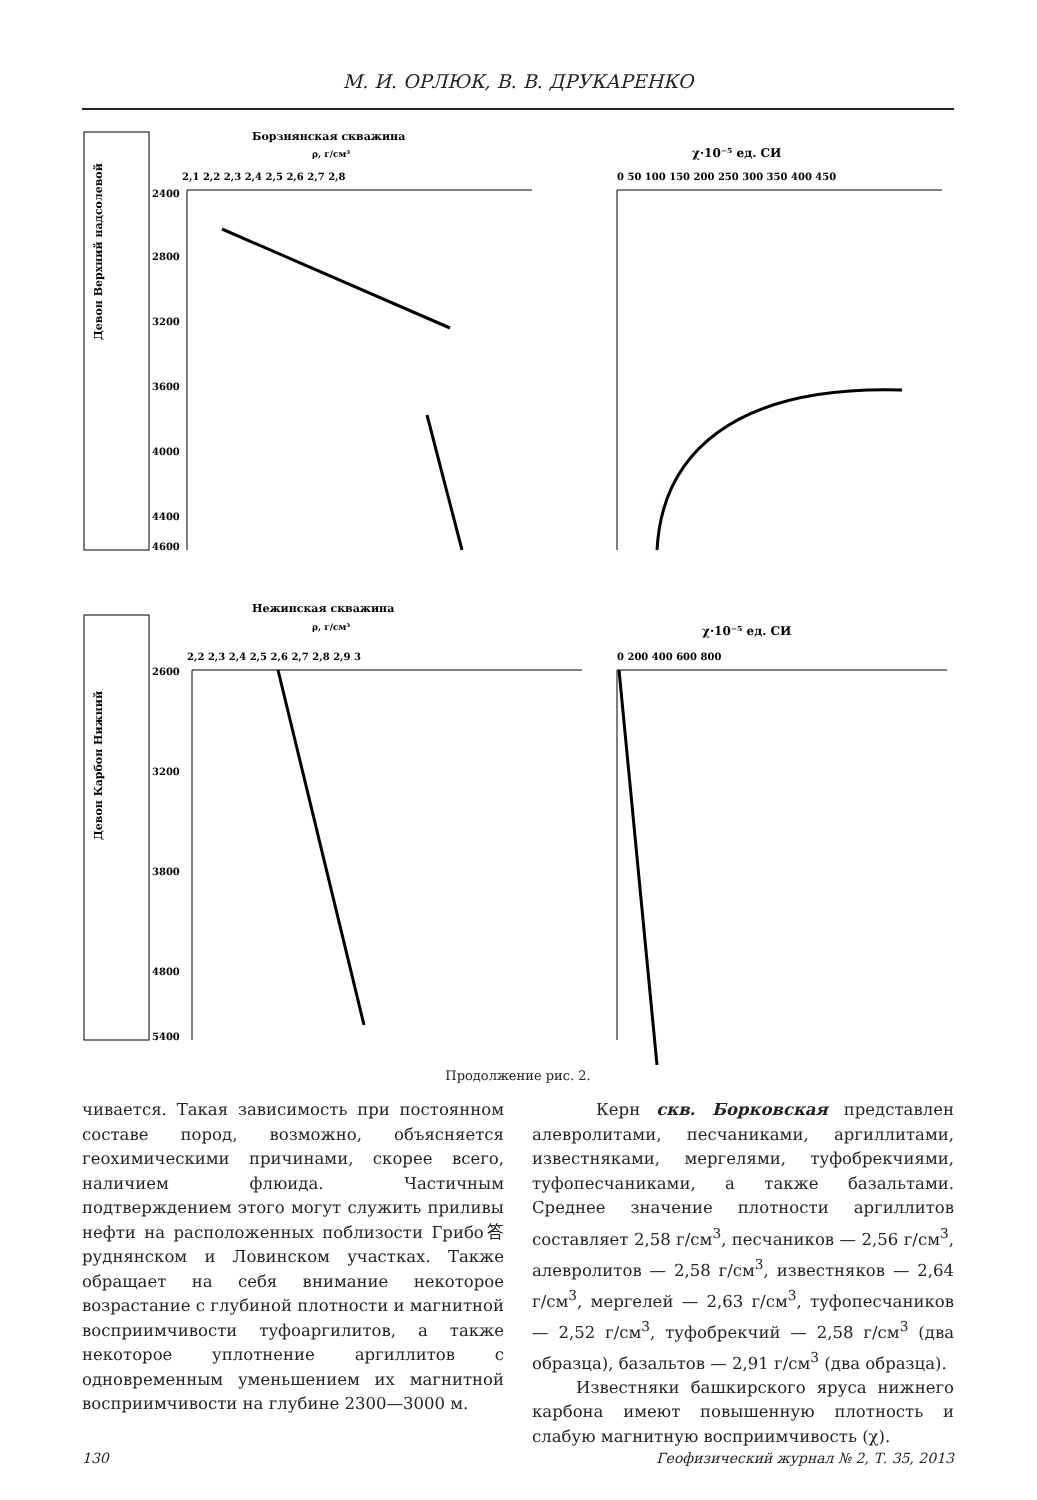М. И. ОРЛЮК, В. В. ДРУКАРЕНКО
Борзнянская скважина
ρ, г/см³
χ·10⁻⁵ ед. СИ
2,1 2,2 2,3 2,4 2,5 2,6 2,7 2,8
0 50 100 150 200 250 300 350 400 450
2400
2800
3200
3600
4000
4400
4600
Девон Верхний надсолевой
Нежинская скважина
ρ, г/см³
χ·10⁻⁵ ед. СИ
2,2 2,3 2,4 2,5 2,6 2,7 2,8 2,9 3
0 200 400 600 800
2600
3200
3800
4800
5400
Девон Карбон Нижний
Продолжение рис. 2.
чивается. Такая зависимость при постоянном составе пород, возможно, объясняется геохимическими причинами, скорее всего, наличием флюида. Частичным подтверждением этого могут служить приливы нефти на расположенных поблизости Грибо答руднянском и Ловинском участках. Также обращает на себя внимание некоторое возрастание с глубиной плотности и магнитной восприимчивости туфоаргилитов, а также некоторое уплотнение аргиллитов с одновременным уменьшением их магнитной восприимчивости на глубине 2300—3000 м.
Керн скв. Борковская представлен алевролитами, песчаниками, аргиллитами, известняками, мергелями, туфобрекчиями, туфопесчаниками, а также базальтами. Среднее значение плотности аргиллитов составляет 2,58 г/см<sup>3</sup>, песчаников — 2,56 г/см<sup>3</sup>, алевролитов — 2,58 г/см<sup>3</sup>, известняков — 2,64 г/см<sup>3</sup>, мергелей — 2,63 г/см<sup>3</sup>, туфопесчаников — 2,52 г/см<sup>3</sup>, туфобрекчий — 2,58 г/см<sup>3</sup> (два образца), базальтов — 2,91 г/см<sup>3</sup> (два образца).
Известняки башкирского яруса нижнего карбона имеют повышенную плотность и слабую магнитную восприимчивость (χ).
130 Геофизический журнал № 2, Т. 35, 2013